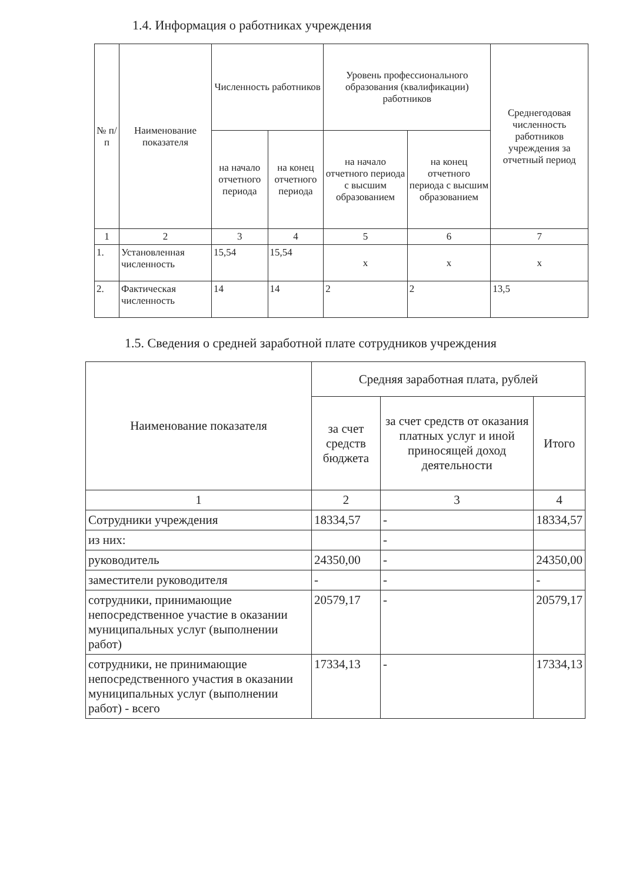1.4. Информация о работниках учреждения
| № п/п | Наименование показателя | Численность работников | | Уровень профессионального образования (квалификации) работников | | Среднегодовая численность работников учреждения за отчетный период |
| --- | --- | --- | --- | --- | --- | --- |
| | | на начало отчетного периода | на конец отчетного периода | на начало отчетного периода с высшим образованием | на конец отчетного периода с высшим образованием | |
| 1 | 2 | 3 | 4 | 5 | 6 | 7 |
| 1. | Установленная численность | 15,54 | 15,54 | x | x | x |
| 2. | Фактическая численность | 14 | 14 | 2 | 2 | 13,5 |
1.5. Сведения о средней заработной плате сотрудников учреждения
| Наименование показателя | Средняя заработная плата, рублей | | |
| --- | --- | --- | --- |
| | за счет средств бюджета | за счет средств от оказания платных услуг и иной приносящей доход деятельности | Итого |
| 1 | 2 | 3 | 4 |
| Сотрудники учреждения | 18334,57 | - | 18334,57 |
| из них: | | - | |
| руководитель | 24350,00 | - | 24350,00 |
| заместители руководителя | - | - | - |
| сотрудники, принимающие непосредственное участие в оказании муниципальных услуг (выполнении работ) | 20579,17 | - | 20579,17 |
| сотрудники, не принимающие непосредственного участия в оказании муниципальных услуг (выполнении работ) - всего | 17334,13 | - | 17334,13 |